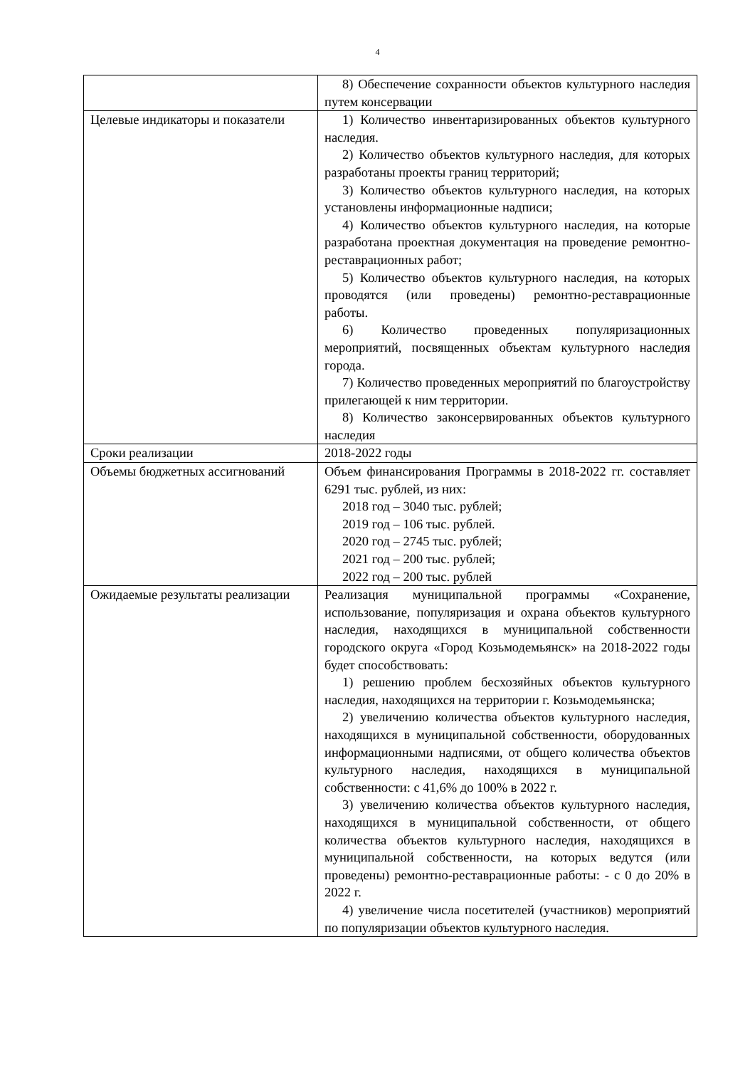4
| | 8) Обеспечение сохранности объектов культурного наследия путем консервации |
| Целевые индикаторы и показатели | 1) Количество инвентаризированных объектов культурного наследия. 2) Количество объектов культурного наследия, для которых разработаны проекты границ территорий; 3) Количество объектов культурного наследия, на которых установлены информационные надписи; 4) Количество объектов культурного наследия, на которые разработана проектная документация на проведение ремонтно-реставрационных работ; 5) Количество объектов культурного наследия, на которых проводятся (или проведены) ремонтно-реставрационные работы. 6) Количество проведенных популяризационных мероприятий, посвященных объектам культурного наследия города. 7) Количество проведенных мероприятий по благоустройству прилегающей к ним территории. 8) Количество законсервированных объектов культурного наследия |
| Сроки реализации | 2018-2022 годы |
| Объемы бюджетных ассигнований | Объем финансирования Программы в 2018-2022 гг. составляет 6291 тыс. рублей, из них: 2018 год – 3040 тыс. рублей; 2019 год – 106 тыс. рублей. 2020 год – 2745 тыс. рублей; 2021 год – 200 тыс. рублей; 2022 год – 200 тыс. рублей |
| Ожидаемые результаты реализации | Реализация муниципальной программы «Сохранение, использование, популяризация и охрана объектов культурного наследия, находящихся в муниципальной собственности городского округа «Город Козьмодемьянск» на 2018-2022 годы будет способствовать: 1) решению проблем бесхозяйных объектов культурного наследия, находящихся на территории г. Козьмодемьянска; 2) увеличению количества объектов культурного наследия, находящихся в муниципальной собственности, оборудованных информационными надписями, от общего количества объектов культурного наследия, находящихся в муниципальной собственности: с 41,6% до 100% в 2022 г. 3) увеличению количества объектов культурного наследия, находящихся в муниципальной собственности, от общего количества объектов культурного наследия, находящихся в муниципальной собственности, на которых ведутся (или проведены) ремонтно-реставрационные работы: - с 0 до 20% в 2022 г. 4) увеличение числа посетителей (участников) мероприятий по популяризации объектов культурного наследия. |